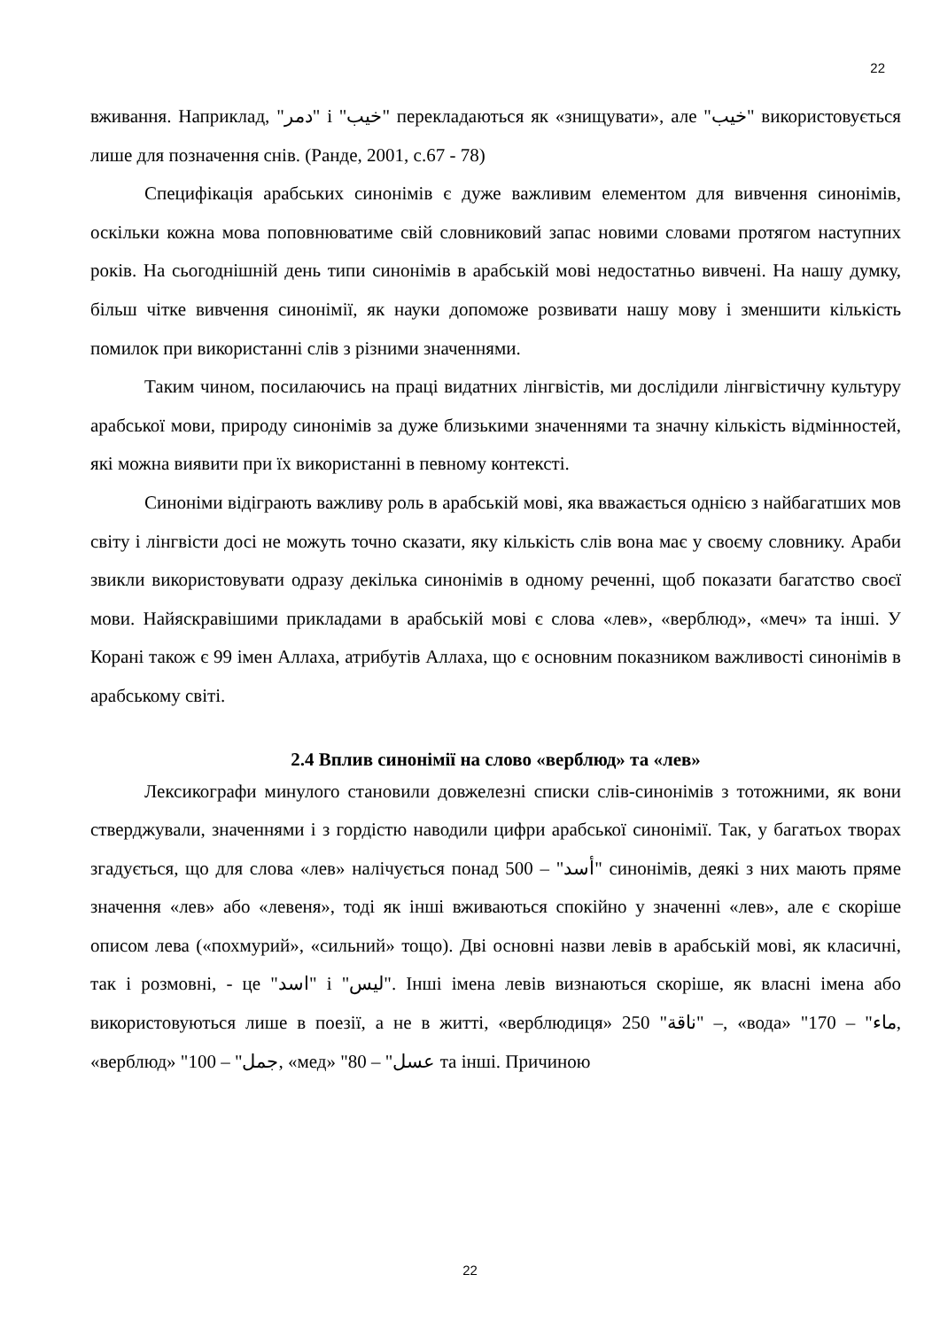22
вживання. Наприклад, "دمر" і "خيب" перекладаються як «знищувати», але "خيب" використовується лише для позначення снів. (Ранде, 2001, с.67 - 78)
Специфікація арабських синонімів є дуже важливим елементом для вивчення синонімів, оскільки кожна мова поповнюватиме свій словниковий запас новими словами протягом наступних років. На сьогоднішній день типи синонімів в арабській мові недостатньо вивчені. На нашу думку, більш чітке вивчення синонімії, як науки допоможе розвивати нашу мову і зменшити кількість помилок при використанні слів з різними значеннями.
Таким чином, посилаючись на праці видатних лінгвістів, ми дослідили лінгвістичну культуру арабської мови, природу синонімів за дуже близькими значеннями та значну кількість відмінностей, які можна виявити при їх використанні в певному контексті.
Синоніми відіграють важливу роль в арабській мові, яка вважається однією з найбагатших мов світу і лінгвісти досі не можуть точно сказати, яку кількість слів вона має у своєму словнику. Араби звикли використовувати одразу декілька синонімів в одному реченні, щоб показати багатство своєї мови. Найяскравішими прикладами в арабській мові є слова «лев», «верблюд», «меч» та інші. У Корані також є 99 імен Аллаха, атрибутів Аллаха, що є основним показником важливості синонімів в арабському світі.
2.4 Вплив синонімії на слово «верблюд» та «лев»
Лексикографи минулого становили довжелезні списки слів-синонімів з тотожними, як вони стверджували, значеннями і з гордістю наводили цифри арабської синонімії. Так, у багатьох творах згадується, що для слова «лев» налічується понад 500 – "أسد" синонімів, деякі з них мають пряме значення «лев» або «левеня», тоді як інші вживаються спокійно у значенні «лев», але є скоріше описом лева («похмурий», «сильний» тощо). Дві основні назви левів в арабській мові, як класичні, так і розмовні, - це "اسد" і "ليس". Інші імена левів визнаються скоріше, як власні імена або використовуються лише в поезії, а не в житті, «верблюдиця» 250 "ناقة" –, «вода» "170 – "ماء, «верблюд» "100 – "جمل, «мед» "80 – "عسل та інші. Причиною
22